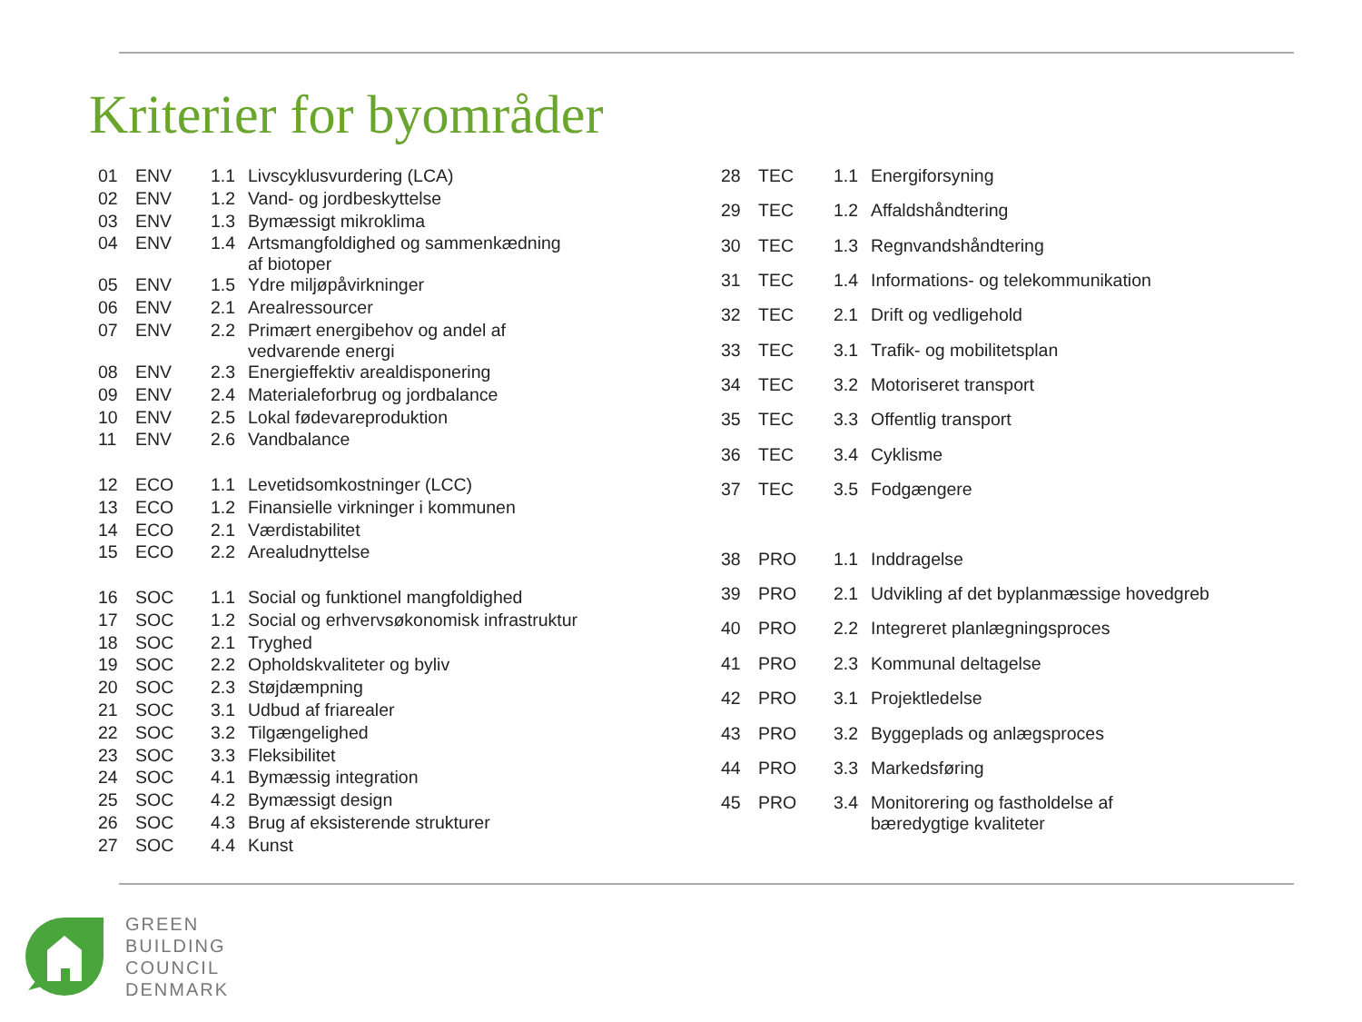Kriterier for byområder
| 01 | ENV | 1.1 | Livscyklusvurdering (LCA) |
| 02 | ENV | 1.2 | Vand- og jordbeskyttelse |
| 03 | ENV | 1.3 | Bymæssigt mikroklima |
| 04 | ENV | 1.4 | Artsmangfoldighed og sammenkædning af biotoper |
| 05 | ENV | 1.5 | Ydre miljøpåvirkninger |
| 06 | ENV | 2.1 | Arealressourcer |
| 07 | ENV | 2.2 | Primært energibehov og andel af vedvarende energi |
| 08 | ENV | 2.3 | Energieffektiv arealdisponering |
| 09 | ENV | 2.4 | Materialeforbrug og jordbalance |
| 10 | ENV | 2.5 | Lokal fødevareproduktion |
| 11 | ENV | 2.6 | Vandbalance |
| 12 | ECO | 1.1 | Levetidsomkostninger (LCC) |
| 13 | ECO | 1.2 | Finansielle virkninger i kommunen |
| 14 | ECO | 2.1 | Værdistabilitet |
| 15 | ECO | 2.2 | Arealudnyttelse |
| 16 | SOC | 1.1 | Social og funktionel mangfoldighed |
| 17 | SOC | 1.2 | Social og erhvervsøkonomisk infrastruktur |
| 18 | SOC | 2.1 | Tryghed |
| 19 | SOC | 2.2 | Opholdskvaliteter og byliv |
| 20 | SOC | 2.3 | Støjdæmpning |
| 21 | SOC | 3.1 | Udbud af friarealer |
| 22 | SOC | 3.2 | Tilgængelighed |
| 23 | SOC | 3.3 | Fleksibilitet |
| 24 | SOC | 4.1 | Bymæssig integration |
| 25 | SOC | 4.2 | Bymæssigt design |
| 26 | SOC | 4.3 | Brug af eksisterende strukturer |
| 27 | SOC | 4.4 | Kunst |
| 28 | TEC | 1.1 | Energiforsyning |
| 29 | TEC | 1.2 | Affaldshåndtering |
| 30 | TEC | 1.3 | Regnvandshåndtering |
| 31 | TEC | 1.4 | Informations- og telekommunikation |
| 32 | TEC | 2.1 | Drift og vedligehold |
| 33 | TEC | 3.1 | Trafik- og mobilitetsplan |
| 34 | TEC | 3.2 | Motoriseret transport |
| 35 | TEC | 3.3 | Offentlig transport |
| 36 | TEC | 3.4 | Cyklisme |
| 37 | TEC | 3.5 | Fodgængere |
| 38 | PRO | 1.1 | Inddragelse |
| 39 | PRO | 2.1 | Udvikling af det byplanmæssige hovedgreb |
| 40 | PRO | 2.2 | Integreret planlægningsproces |
| 41 | PRO | 2.3 | Kommunal deltagelse |
| 42 | PRO | 3.1 | Projektledelse |
| 43 | PRO | 3.2 | Byggeplads og anlægsproces |
| 44 | PRO | 3.3 | Markedsføring |
| 45 | PRO | 3.4 | Monitorering og fastholdelse af bæredygtige kvaliteter |
GREEN
BUILDING
COUNCIL
DENMARK